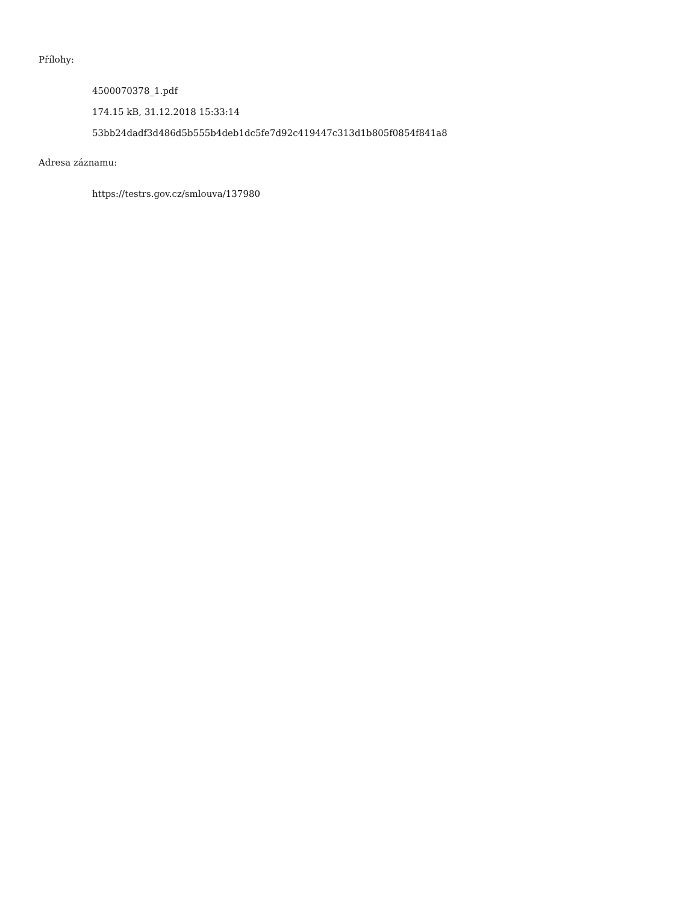Přílohy:
4500070378_1.pdf
174.15 kB, 31.12.2018 15:33:14
53bb24dadf3d486d5b555b4deb1dc5fe7d92c419447c313d1b805f0854f841a8
Adresa záznamu:
https://testrs.gov.cz/smlouva/137980